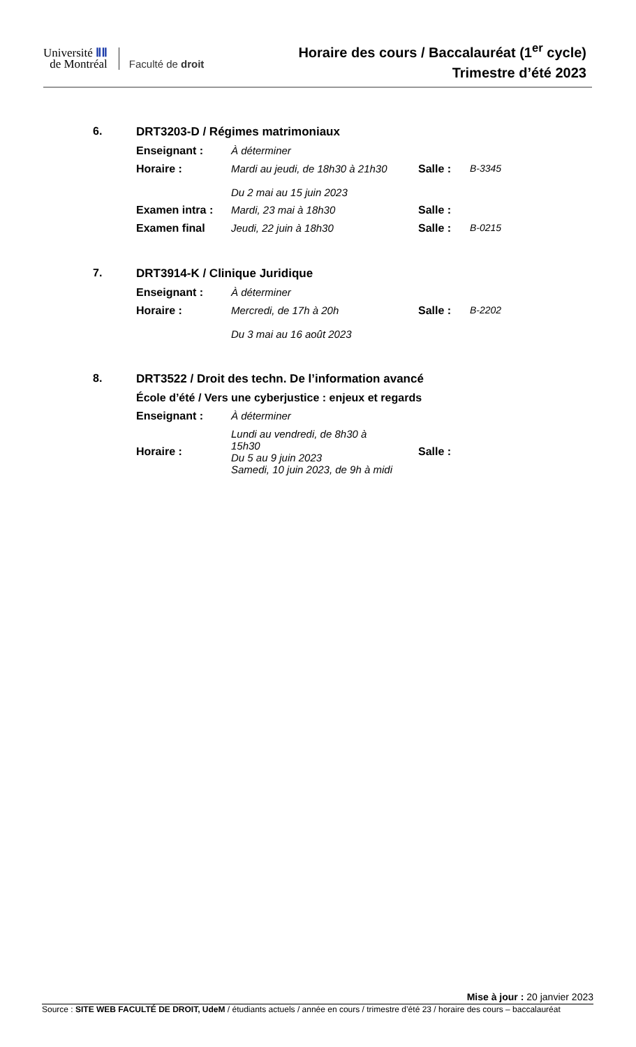Université ⅡⅡ
de Montréal
Faculté de droit
Horaire des cours / Baccalauréat (1<sup>er</sup> cycle)
Trimestre d’été 2023
| 6. | DRT3203-D / Régimes matrimoniaux | | | |
| | Enseignant : | À déterminer | | |
| | Horaire : | Mardi au jeudi, de 18h30 à 21h30 Du 2 mai au 15 juin 2023 | Salle : | B-3345 |
| | Examen intra : | Mardi, 23 mai à 18h30 | Salle : | |
| | Examen final | Jeudi, 22 juin à 18h30 | Salle : | B-0215 |
| 7. | DRT3914-K / Clinique Juridique | | | |
| | Enseignant : | À déterminer | | |
| | Horaire : | Mercredi, de 17h à 20h Du 3 mai au 16 août 2023 | Salle : | B-2202 |
| 8. | DRT3522 / Droit des techn. De l’information avancé | | | |
| | École d’été / Vers une cyberjustice : enjeux et regards | | | |
| | Enseignant : | À déterminer | | |
| | Horaire : | Lundi au vendredi, de 8h30 à 15h30 Du 5 au 9 juin 2023 Samedi, 10 juin 2023, de 9h à midi | Salle : | |
Mise à jour : 20 janvier 2023
Source : SITE WEB FACULTÉ DE DROIT, UdeM / étudiants actuels / année en cours / trimestre d’été 23 / horaire des cours – baccalauréat